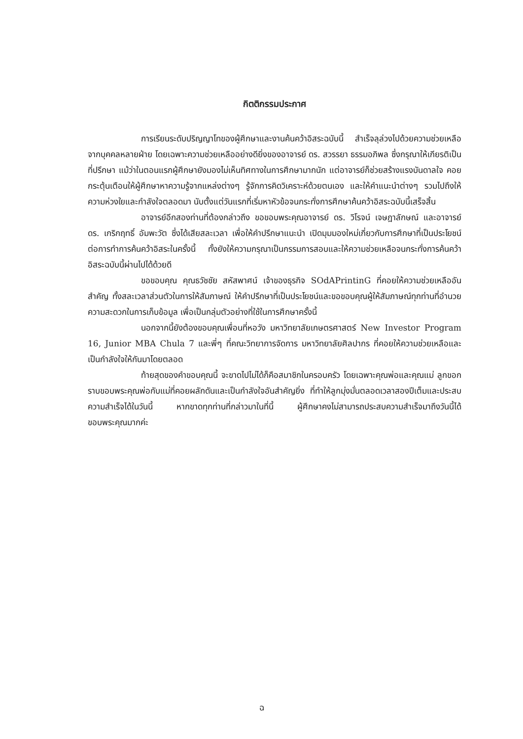กิตติกรรมประกาศ
การเรียนระดับปริญญาโทของผู้ศึกษาและงานค้นคว้าอิสระฉบับนี้ สำเร็จลุล่วงไปด้วยความช่วยเหลือจากบุคคลหลายฝ่าย โดยเฉพาะความช่วยเหลืออย่างดียิ่งของอาจารย์ ดร. สวรรยา ธรรมอภิพล ซึ่งกรุณาให้เกียรติเป็นที่ปรึกษา แม้ว่าในตอนแรกผู้ศึกษายังมองไม่เห็นทิศทางในการศึกษามากนัก แต่อาจารย์ก็ช่วยสร้างแรงบันดาลใจ คอยกระตุ้นเตือนให้ผู้ศึกษาหาความรู้จากแหล่งต่างๆ รู้จักการคิดวิเคราะห์ด้วยตนเอง และให้คำแนะนำต่างๆ รวมไปถึงให้ความห่วงใยและกำลังใจตลอดมา นับตั้งแต่วันแรกที่เริ่มหาหัวข้อจนกระทั่งการศึกษาค้นคว้าอิสระฉบับนี้เสร็จสิ้น
อาจารย์อีกสองท่านที่ต้องกล่าวถึง ขอขอบพระคุณอาจารย์ ดร. วิโรจน์ เจษฎาลักษณ์ และอาจารย์ ดร. เกริกฤทธิ์ อัมพะวัต ซึ่งได้เสียสละเวลา เพื่อให้คำปรึกษาแนะนำ เปิดมุมมองใหม่เกี่ยวกับการศึกษาที่เป็นประโยชน์ต่อการทำการค้นคว้าอิสระในครั้งนี้ ทั้งยังให้ความกรุณาเป็นกรรมการสอบและให้ความช่วยเหลือจนกระทั่งการค้นคว้าอิสระฉบับนี้ผ่านไปได้ด้วยดี
ขอขอบคุณ คุณธวัชชัย สหัสพาศน์ เจ้าของธุรกิจ SOdAPrintinG ที่คอยให้ความช่วยเหลืออันสำคัญ ทั้งสละเวลาส่วนตัวในการให้สัมภาษณ์ ให้คำปรึกษาที่เป็นประโยชน์และขอขอบคุณผู้ให้สัมภาษณ์ทุกท่านที่อำนวยความสะดวกในการเก็บข้อมูล เพื่อเป็นกลุ่มตัวอย่างที่ใช้ในการศึกษาครั้งนี้
นอกจากนี้ยังต้องขอบคุณเพื่อนที่หอวัง มหาวิทยาลัยเกษตรศาสตร์ New Investor Program 16, Junior MBA Chula 7 และพี่ๆ ที่คณะวิทยาการจัดการ มหาวิทยาลัยศิลปากร ที่คอยให้ความช่วยเหลือและเป็นกำลังใจให้กันมาโดยตลอด
ท้ายสุดของคำขอบคุณนี้ จะขาดไปไม่ได้ก็คือสมาชิกในครอบครัว โดยเฉพาะคุณพ่อและคุณแม่ ลูกขอกราบขอบพระคุณพ่อกับแม่ที่คอยผลักดันและเป็นกำลังใจอันสำคัญยิ่ง ที่ทำให้ลูกมุ่งมั่นตลอดเวลาสองปีเต็มและประสบความสำเร็จได้ในวันนี้ หากขาดทุกท่านที่กล่าวมาในที่นี้ ผู้ศึกษาคงไม่สามารถประสบความสำเร็จมาถึงวันนี้ได้ ขอบพระคุณมากค่ะ
ฉ